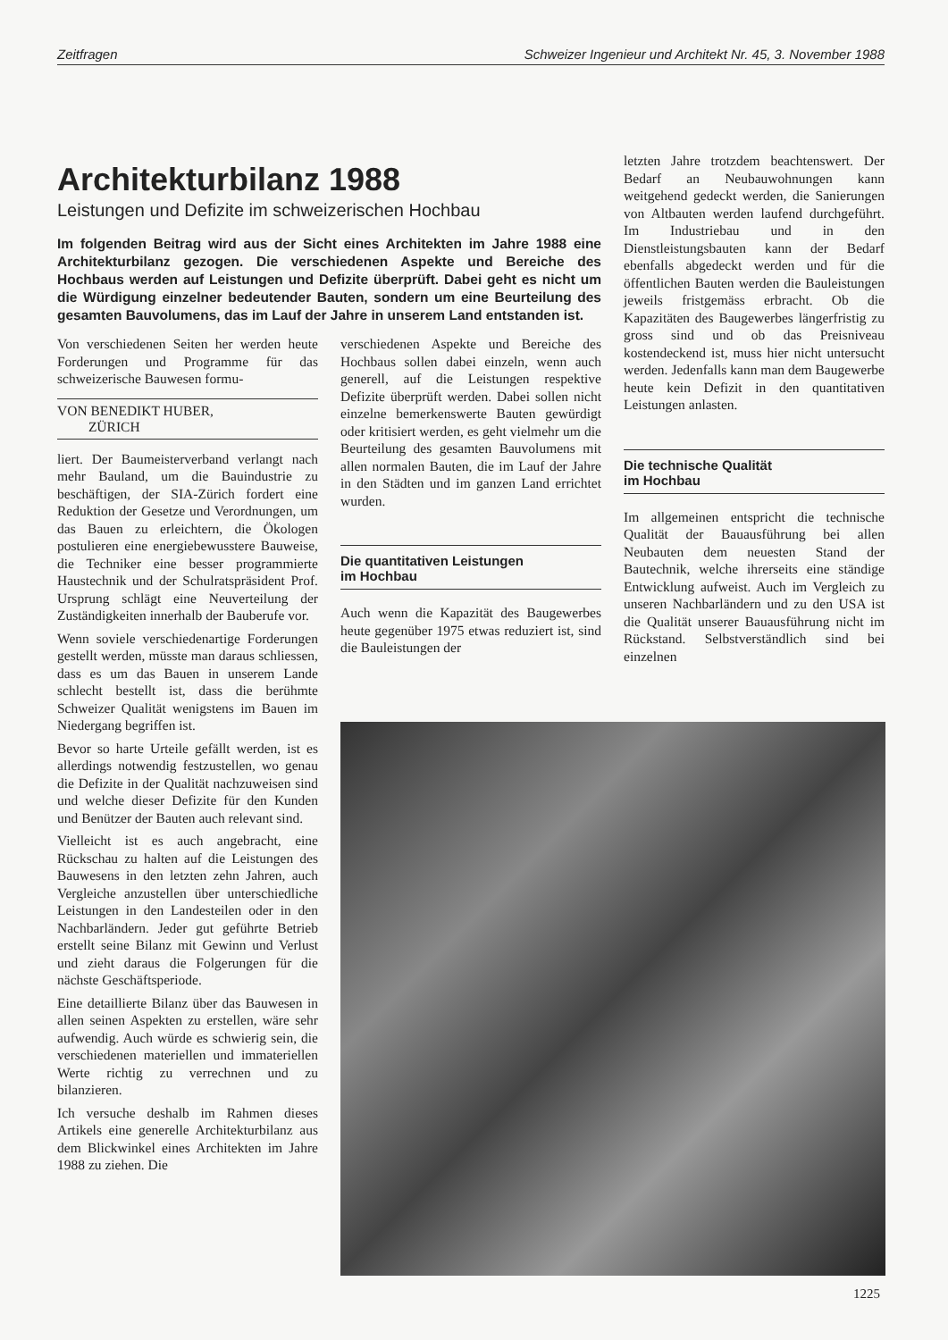Zeitfragen Schweizer Ingenieur und Architekt Nr. 45, 3. November 1988
Architekturbilanz 1988
Leistungen und Defizite im schweizerischen Hochbau
Im folgenden Beitrag wird aus der Sicht eines Architekten im Jahre 1988 eine Architekturbilanz gezogen. Die verschiedenen Aspekte und Bereiche des Hochbaus werden auf Leistungen und Defizite überprüft. Dabei geht es nicht um die Würdigung einzelner bedeutender Bauten, sondern um eine Beurteilung des gesamten Bauvolumens, das im Lauf der Jahre in unserem Land entstanden ist.
letzten Jahre trotzdem beachtenswert. Der Bedarf an Neubauwohnungen kann weitgehend gedeckt werden, die Sanierungen von Altbauten werden laufend durchgeführt. Im Industriebau und in den Dienstleistungsbauten kann der Bedarf ebenfalls abgedeckt werden und für die öffentlichen Bauten werden die Bauleistungen jeweils fristgemäss erbracht. Ob die Kapazitäten des Baugewerbes längerfristig zu gross sind und ob das Preisniveau kostendeckend ist, muss hier nicht untersucht werden. Jedenfalls kann man dem Baugewerbe heute kein Defizit in den quantitativen Leistungen anlasten.
Die technische Qualität
im Hochbau
Im allgemeinen entspricht die technische Qualität der Bauausführung bei allen Neubauten dem neuesten Stand der Bautechnik, welche ihrerseits eine ständige Entwicklung aufweist. Auch im Vergleich zu unseren Nachbarländern und zu den USA ist die Qualität unserer Bauausführung nicht im Rückstand. Selbstverständlich sind bei einzelnen
Von verschiedenen Seiten her werden heute Forderungen und Programme für das schweizerische Bauwesen formu-
VON BENEDIKT HUBER,
ZÜRICH
liert. Der Baumeisterverband verlangt nach mehr Bauland, um die Bauindustrie zu beschäftigen, der SIA-Zürich fordert eine Reduktion der Gesetze und Verordnungen, um das Bauen zu erleichtern, die Ökologen postulieren eine energiebewusstere Bauweise, die Techniker eine besser programmierte Haustechnik und der Schulratspräsident Prof. Ursprung schlägt eine Neuverteilung der Zuständigkeiten innerhalb der Bauberufe vor.
Wenn soviele verschiedenartige Forderungen gestellt werden, müsste man daraus schliessen, dass es um das Bauen in unserem Lande schlecht bestellt ist, dass die berühmte Schweizer Qualität wenigstens im Bauen im Niedergang begriffen ist.
Bevor so harte Urteile gefällt werden, ist es allerdings notwendig festzustellen, wo genau die Defizite in der Qualität nachzuweisen sind und welche dieser Defizite für den Kunden und Benützer der Bauten auch relevant sind.
Vielleicht ist es auch angebracht, eine Rückschau zu halten auf die Leistungen des Bauwesens in den letzten zehn Jahren, auch Vergleiche anzustellen über unterschiedliche Leistungen in den Landesteilen oder in den Nachbarländern. Jeder gut geführte Betrieb erstellt seine Bilanz mit Gewinn und Verlust und zieht daraus die Folgerungen für die nächste Geschäftsperiode.
Eine detaillierte Bilanz über das Bauwesen in allen seinen Aspekten zu erstellen, wäre sehr aufwendig. Auch würde es schwierig sein, die verschiedenen materiellen und immateriellen Werte richtig zu verrechnen und zu bilanzieren.
Ich versuche deshalb im Rahmen dieses Artikels eine generelle Architekturbilanz aus dem Blickwinkel eines Architekten im Jahre 1988 zu ziehen. Die
verschiedenen Aspekte und Bereiche des Hochbaus sollen dabei einzeln, wenn auch generell, auf die Leistungen respektive Defizite überprüft werden. Dabei sollen nicht einzelne bemerkenswerte Bauten gewürdigt oder kritisiert werden, es geht vielmehr um die Beurteilung des gesamten Bauvolumens mit allen normalen Bauten, die im Lauf der Jahre in den Städten und im ganzen Land errichtet wurden.
Die quantitativen Leistungen
im Hochbau
Auch wenn die Kapazität des Baugewerbes heute gegenüber 1975 etwas reduziert ist, sind die Bauleistungen der
1225